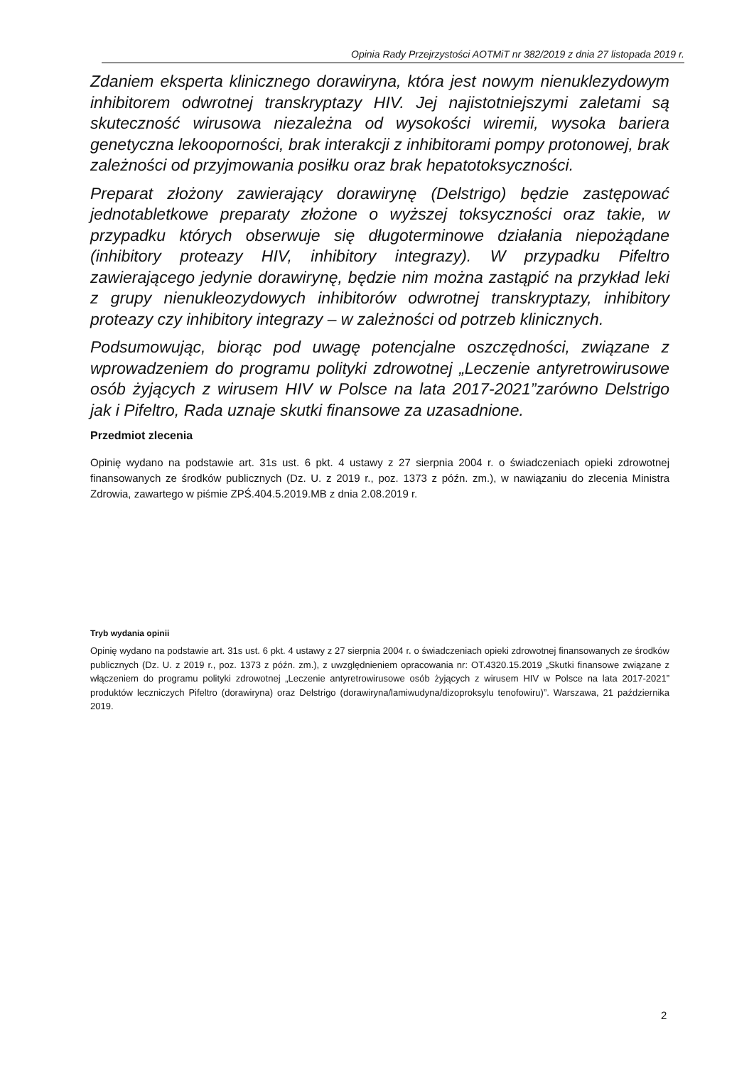Opinia Rady Przejrzystości AOTMiT nr 382/2019 z dnia 27 listopada 2019 r.
Zdaniem eksperta klinicznego dorawiryna, która jest nowym nienuklezydowym inhibitorem odwrotnej transkryptazy HIV. Jej najistotniejszymi zaletami są skuteczność wirusowa niezależna od wysokości wiremii, wysoka bariera genetyczna lekooporności, brak interakcji z inhibitorami pompy protonowej, brak zależności od przyjmowania posiłku oraz brak hepatotoksyczności.
Preparat złożony zawierający dorawirynę (Delstrigo) będzie zastępować jednotabletkowe preparaty złożone o wyższej toksyczności oraz takie, w przypadku których obserwuje się długoterminowe działania niepożądane (inhibitory proteazy HIV, inhibitory integrazy). W przypadku Pifeltro zawierającego jedynie dorawirynę, będzie nim można zastąpić na przykład leki z grupy nienukleozydowych inhibitorów odwrotnej transkryptazy, inhibitory proteazy czy inhibitory integrazy – w zależności od potrzeb klinicznych.
Podsumowując, biorąc pod uwagę potencjalne oszczędności, związane z wprowadzeniem do programu polityki zdrowotnej „Leczenie antyretrowirusowe osób żyjących z wirusem HIV w Polsce na lata 2017-2021”zarówno Delstrigo jak i Pifeltro, Rada uznaje skutki finansowe za uzasadnione.
Przedmiot zlecenia
Opinię wydano na podstawie art. 31s ust. 6 pkt. 4 ustawy z 27 sierpnia 2004 r. o świadczeniach opieki zdrowotnej finansowanych ze środków publicznych (Dz. U. z 2019 r., poz. 1373 z późn. zm.), w nawiązaniu do zlecenia Ministra Zdrowia, zawartego w piśmie ZPŚ.404.5.2019.MB z dnia 2.08.2019 r.
Tryb wydania opinii
Opinię wydano na podstawie art. 31s ust. 6 pkt. 4 ustawy z 27 sierpnia 2004 r. o świadczeniach opieki zdrowotnej finansowanych ze środków publicznych (Dz. U. z 2019 r., poz. 1373 z późn. zm.), z uwzględnieniem opracowania nr: OT.4320.15.2019 „Skutki finansowe związane z włączeniem do programu polityki zdrowotnej „Leczenie antyretrowirusowe osób żyjących z wirusem HIV w Polsce na lata 2017-2021” produktów leczniczych Pifeltro (dorawiryna) oraz Delstrigo (dorawiryna/lamiwudyna/dizoproksylu tenofowiru)”. Warszawa, 21 października 2019.
2